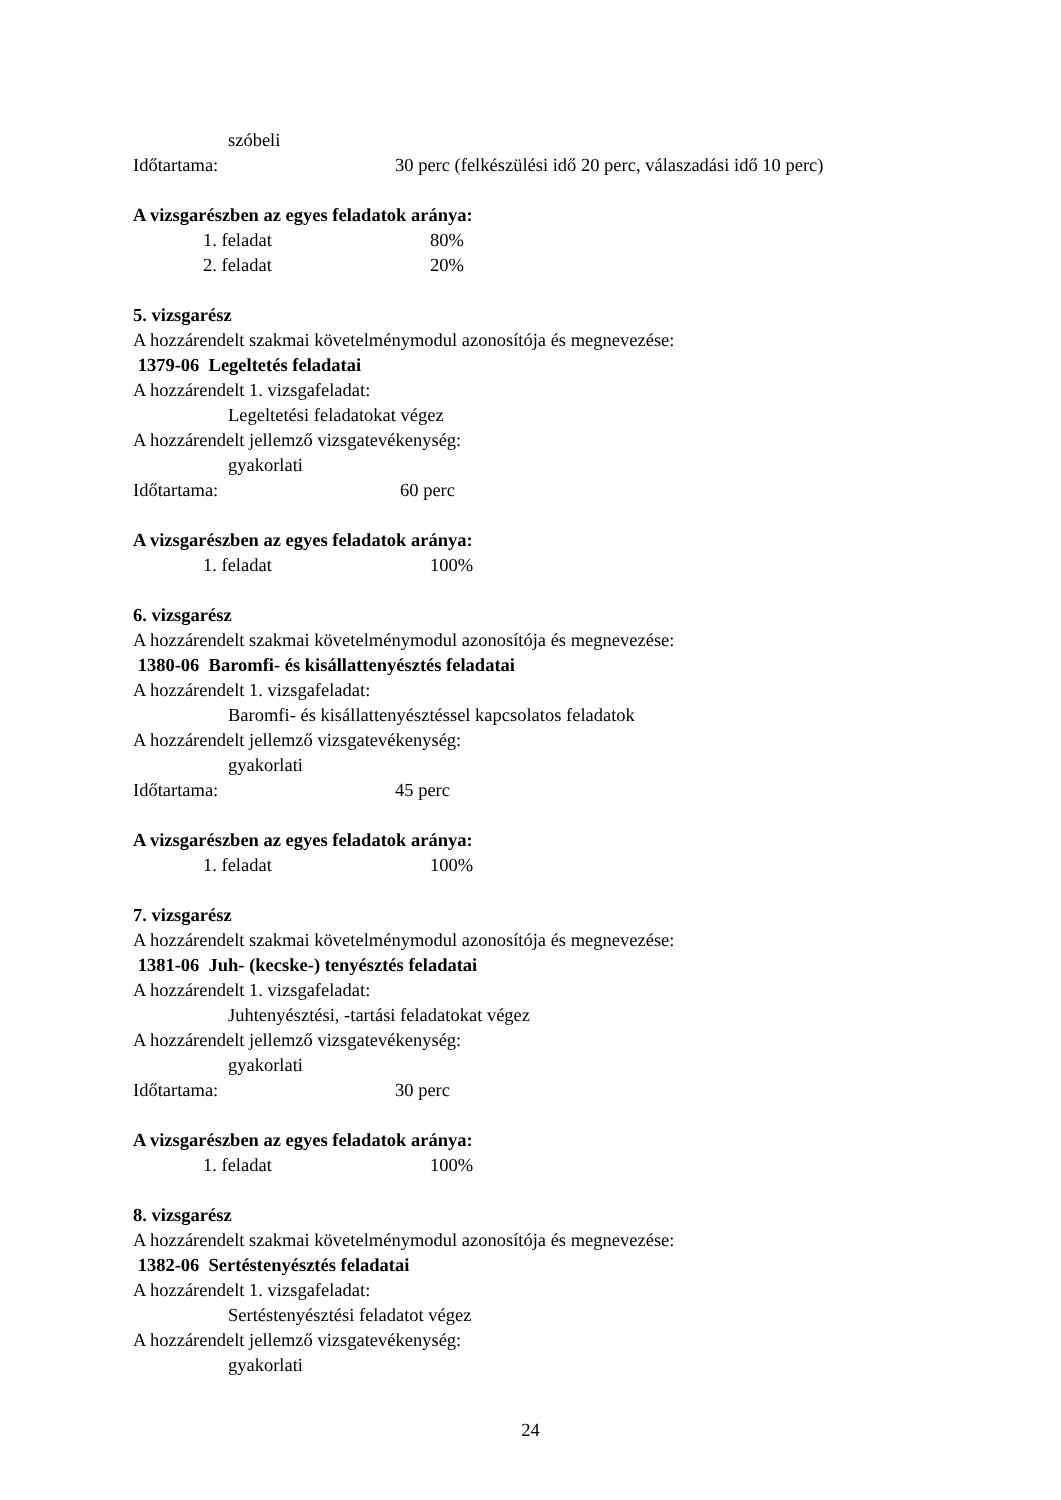szóbeli
Időtartama: 30 perc (felkészülési idő 20 perc, válaszadási idő 10 perc)
A vizsgarészben az egyes feladatok aránya:
1. feladat 80%
2. feladat 20%
5. vizsgarész
A hozzárendelt szakmai követelménymodul azonosítója és megnevezése:
1379-06 Legeltetés feladatai
A hozzárendelt 1. vizsgafeladat:
Legeltetési feladatokat végez
A hozzárendelt jellemző vizsgatevékenység:
gyakorlati
Időtartama: 60 perc
A vizsgarészben az egyes feladatok aránya:
1. feladat 100%
6. vizsgarész
A hozzárendelt szakmai követelménymodul azonosítója és megnevezése:
1380-06 Baromfi- és kisállattenyésztés feladatai
A hozzárendelt 1. vizsgafeladat:
Baromfi- és kisállattenyésztéssel kapcsolatos feladatok
A hozzárendelt jellemző vizsgatevékenység:
gyakorlati
Időtartama: 45 perc
A vizsgarészben az egyes feladatok aránya:
1. feladat 100%
7. vizsgarész
A hozzárendelt szakmai követelménymodul azonosítója és megnevezése:
1381-06 Juh- (kecske-) tenyésztés feladatai
A hozzárendelt 1. vizsgafeladat:
Juhtenyésztési, -tartási feladatokat végez
A hozzárendelt jellemző vizsgatevékenység:
gyakorlati
Időtartama: 30 perc
A vizsgarészben az egyes feladatok aránya:
1. feladat 100%
8. vizsgarész
A hozzárendelt szakmai követelménymodul azonosítója és megnevezése:
1382-06 Sertéstenyésztés feladatai
A hozzárendelt 1. vizsgafeladat:
Sertéstenyésztési feladatot végez
A hozzárendelt jellemző vizsgatevékenység:
gyakorlati
24